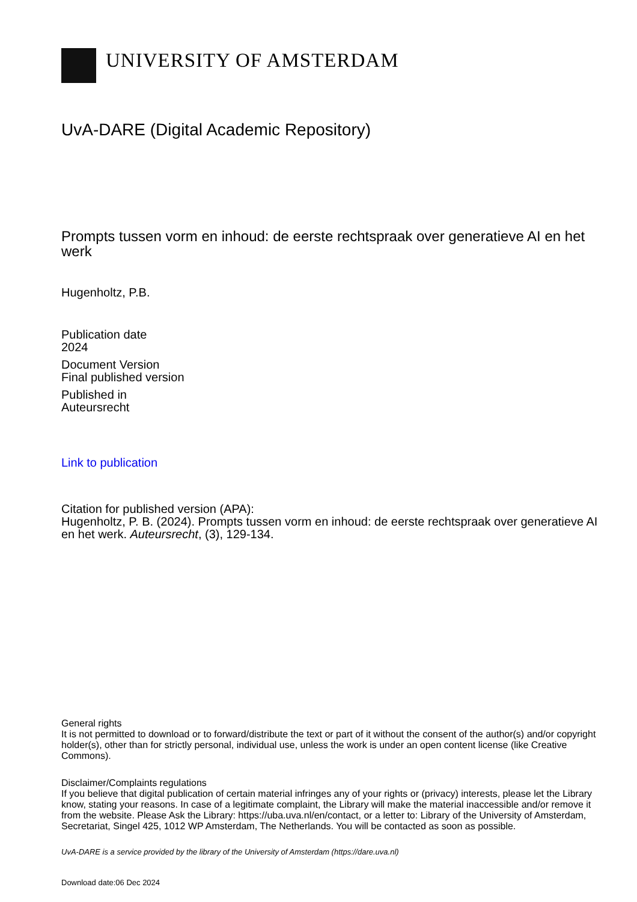UNIVERSITY OF AMSTERDAM
UvA-DARE (Digital Academic Repository)
Prompts tussen vorm en inhoud: de eerste rechtspraak over generatieve AI en het werk
Hugenholtz, P.B.
Publication date
2024
Document Version
Final published version
Published in
Auteursrecht
Link to publication
Citation for published version (APA):
Hugenholtz, P. B. (2024). Prompts tussen vorm en inhoud: de eerste rechtspraak over generatieve AI en het werk. Auteursrecht, (3), 129-134.
General rights
It is not permitted to download or to forward/distribute the text or part of it without the consent of the author(s) and/or copyright holder(s), other than for strictly personal, individual use, unless the work is under an open content license (like Creative Commons).
Disclaimer/Complaints regulations
If you believe that digital publication of certain material infringes any of your rights or (privacy) interests, please let the Library know, stating your reasons. In case of a legitimate complaint, the Library will make the material inaccessible and/or remove it from the website. Please Ask the Library: https://uba.uva.nl/en/contact, or a letter to: Library of the University of Amsterdam, Secretariat, Singel 425, 1012 WP Amsterdam, The Netherlands. You will be contacted as soon as possible.
UvA-DARE is a service provided by the library of the University of Amsterdam (https://dare.uva.nl)
Download date:06 Dec 2024